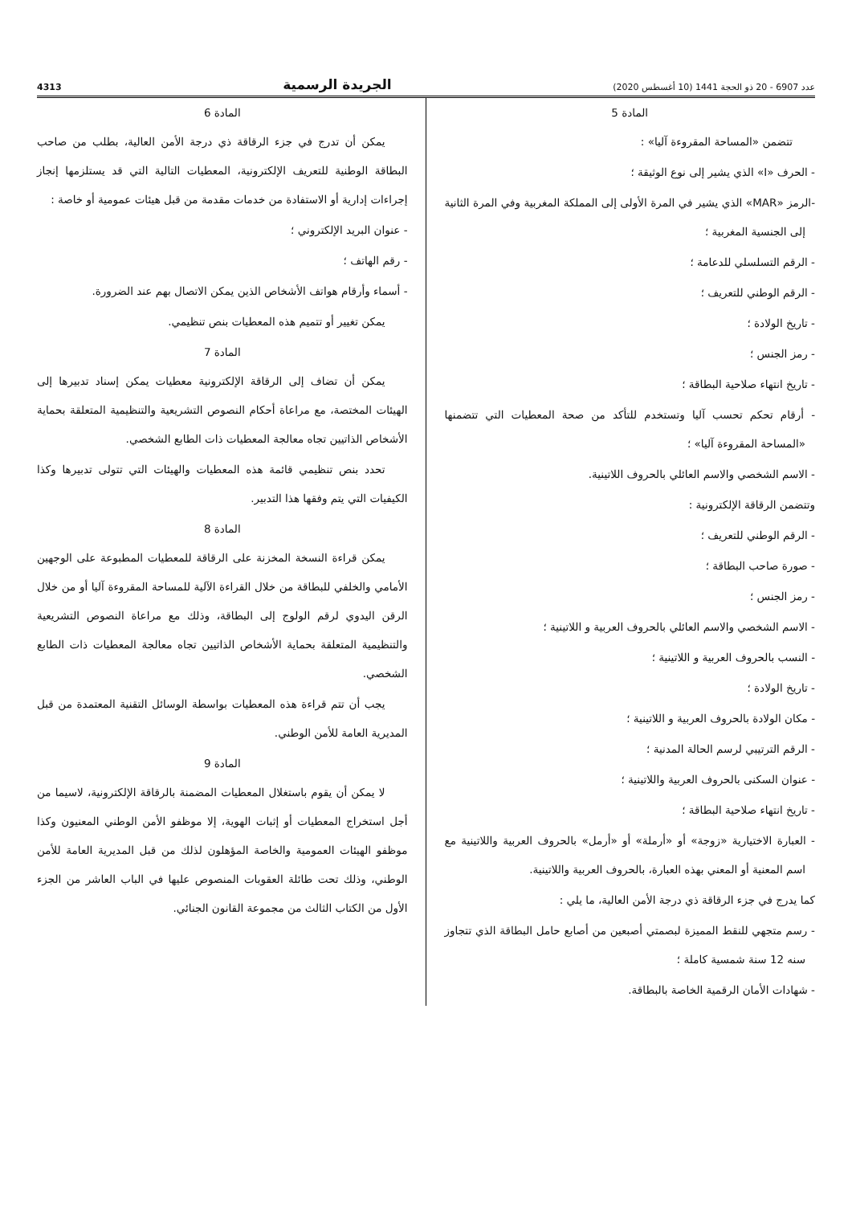عدد 6907 - 20 ذو الحجة 1441 (10 أغسطس 2020) الجريدة الرسمية 4313
المادة 5
تتضمن «المساحة المقروءة آليا» :
- الحرف «I» الذي يشير إلى نوع الوثيقة ؛
-الرمز «MAR» الذي يشير في المرة الأولى إلى المملكة المغربية وفي المرة الثانية إلى الجنسية المغربية ؛
- الرقم التسلسلي للدعامة ؛
- الرقم الوطني للتعريف ؛
- تاريخ الولادة ؛
- رمز الجنس ؛
- تاريخ انتهاء صلاحية البطاقة ؛
- أرقام تحكم تحسب آليا وتستخدم للتأكد من صحة المعطيات التي تتضمنها «المساحة المقروءة آليا» ؛
- الاسم الشخصي والاسم العائلي بالحروف اللاتينية.
وتتضمن الرقاقة الإلكترونية :
- الرقم الوطني للتعريف ؛
- صورة صاحب البطاقة ؛
- رمز الجنس ؛
- الاسم الشخصي والاسم العائلي بالحروف العربية و اللاتينية ؛
- النسب بالحروف العربية و اللاتينية ؛
- تاريخ الولادة ؛
- مكان الولادة بالحروف العربية و اللاتينية ؛
- الرقم الترتيبي لرسم الحالة المدنية ؛
- عنوان السكنى بالحروف العربية واللاتينية ؛
- تاريخ انتهاء صلاحية البطاقة ؛
- العبارة الاختيارية «زوجة» أو «أرملة» أو «أرمل» بالحروف العربية واللاتينية مع اسم المعنية أو المعني بهذه العبارة، بالحروف العربية واللاتينية.
كما يدرج في جزء الرقاقة ذي درجة الأمن العالية، ما يلي :
- رسم متجهي للنقط المميزة لبصمتي أصبعين من أصابع حامل البطاقة الذي تتجاوز سنه 12 سنة شمسية كاملة ؛
- شهادات الأمان الرقمية الخاصة بالبطاقة.
المادة 6
يمكن أن تدرج في جزء الرقاقة ذي درجة الأمن العالية، بطلب من صاحب البطاقة الوطنية للتعريف الإلكترونية، المعطيات التالية التي قد يستلزمها إنجاز إجراءات إدارية أو الاستفادة من خدمات مقدمة من قبل هيئات عمومية أو خاصة :
- عنوان البريد الإلكتروني ؛
- رقم الهاتف ؛
- أسماء وأرقام هواتف الأشخاص الذين يمكن الاتصال بهم عند الضرورة.
يمكن تغيير أو تتميم هذه المعطيات بنص تنظيمي.
المادة 7
يمكن أن تضاف إلى الرقاقة الإلكترونية معطيات يمكن إسناد تدبيرها إلى الهيئات المختصة، مع مراعاة أحكام النصوص التشريعية والتنظيمية المتعلقة بحماية الأشخاص الذاتيين تجاه معالجة المعطيات ذات الطابع الشخصي.
تحدد بنص تنظيمي قائمة هذه المعطيات والهيئات التي تتولى تدبيرها وكذا الكيفيات التي يتم وفقها هذا التدبير.
المادة 8
يمكن قراءة النسخة المخزنة على الرقاقة للمعطيات المطبوعة على الوجهين الأمامي والخلفي للبطاقة من خلال القراءة الآلية للمساحة المقروءة آليا أو من خلال الرقن اليدوي لرقم الولوج إلى البطاقة، وذلك مع مراعاة النصوص التشريعية والتنظيمية المتعلقة بحماية الأشخاص الذاتيين تجاه معالجة المعطيات ذات الطابع الشخصي.
يجب أن تتم قراءة هذه المعطيات بواسطة الوسائل التقنية المعتمدة من قبل المديرية العامة للأمن الوطني.
المادة 9
لا يمكن أن يقوم باستغلال المعطيات المضمنة بالرقاقة الإلكترونية، لاسيما من أجل استخراج المعطيات أو إثبات الهوية، إلا موظفو الأمن الوطني المعنيون وكذا موظفو الهيئات العمومية والخاصة المؤهلون لذلك من قبل المديرية العامة للأمن الوطني، وذلك تحت طائلة العقوبات المنصوص عليها في الباب العاشر من الجزء الأول من الكتاب الثالث من مجموعة القانون الجنائي.